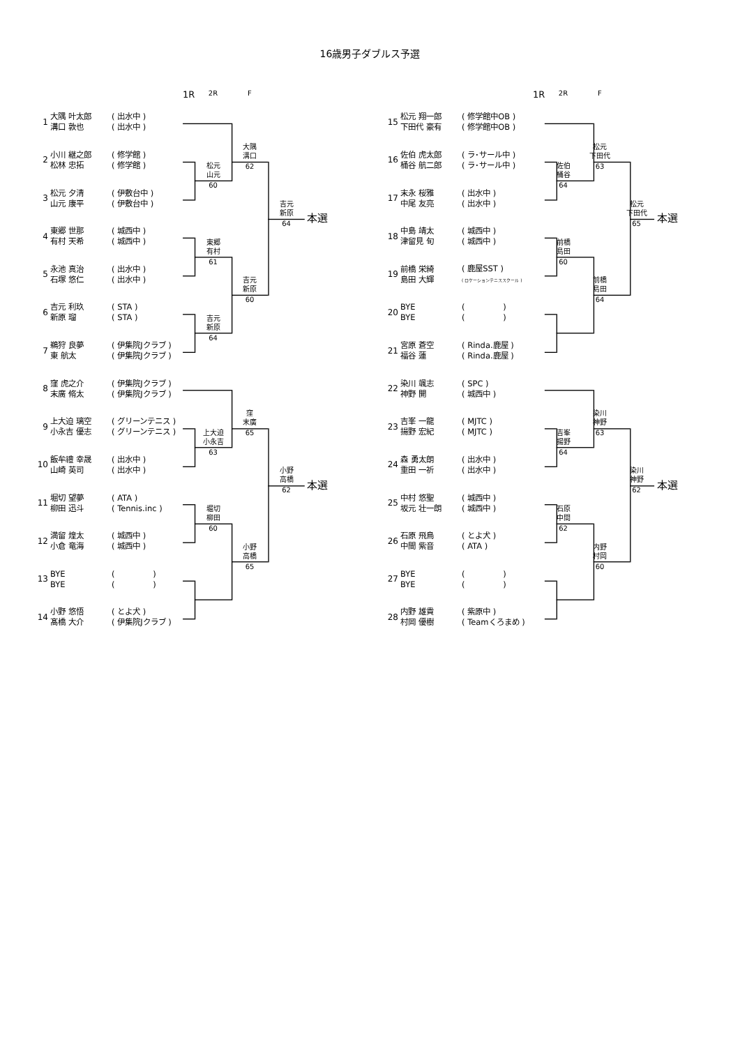16歳男子ダブルス予選
1R 2R F
1R 2R F
1 大隅 叶太郎
溝口 敦也 ( 出水中 )
( 出水中 )
大隅
溝口
62
2 小川 継之郎
松林 忠拓 ( 修学館 )
( 修学館 )
松元
山元
60
3 松元 夕清
山元 康平 ( 伊敷台中 )
( 伊敷台中 )
吉元
新原
本選
64
4 東郷 世那
有村 天希 ( 城西中 )
( 城西中 )
東郷
有村
61
5 永池 真治
石塚 悠仁 ( 出水中 )
( 出水中 )
吉元
新原
60
6 吉元 利玖
新原 瑠 ( STA )
( STA )
吉元
新原
64
7 鵜狩 良夢
東 航太 ( 伊集院Jクラブ )
( 伊集院Jクラブ )
8 窪 虎之介
末廣 脩太 ( 伊集院Jクラブ )
( 伊集院Jクラブ )
窪
末廣
65
9 上大迫 璃空
小永吉 優志 ( グリーンテニス )
( グリーンテニス )
上大迫
小永吉
63
10 飯牟禮 幸晟
山崎 英司 ( 出水中 )
( 出水中 )
小野
高橋
本選
62
11 堀切 望夢
柳田 迅斗 ( ATA )
( Tennis.inc )
堀切
柳田
60
12 満留 煌太
小倉 竜海 ( 城西中 )
( 城西中 )
小野
高橋
65
13 BYE
BYE ( )
( )
14 小野 悠悟
髙橋 大介 ( とよ犬 )
( 伊集院Jクラブ )
15 松元 翔一郎
下田代 豪有 ( 修学館中OB )
( 修学館中OB )
松元
下田代
63
16 佐伯 虎太郎
桶谷 航二郎 ( ラ･サール中 )
( ラ･サール中 )
佐伯
桶谷
64
17 末永 桜雅
中尾 友亮 ( 出水中 )
( 出水中 )
松元
下田代
本選
65
18 中島 靖太
津留見 旬 ( 城西中 )
( 城西中 )
前橋
島田
60
19 前橋 栄綺
島田 大輝 ( 鹿屋SST )
( ロケーションテニススクール )
前橋
島田
64
20 BYE
BYE ( )
( )
21 宮原 蒼空
福谷 蓮 ( Rinda.鹿屋 )
( Rinda.鹿屋 )
22 染川 颯志
神野 開 ( SPC )
( 城西中 )
染川
神野
63
23 吉峯 一龍
揚野 宏紀 ( MJTC )
( MJTC )
吉峯
揚野
64
24 森 勇太朗
重田 一祈 ( 出水中 )
( 出水中 )
染川
神野
本選
62
25 中村 悠聖
坂元 壮一朗 ( 城西中 )
( 城西中 )
石原
中間
62
26 石原 飛鳥
中間 紫音 ( とよ犬 )
( ATA )
内野
村岡
60
27 BYE
BYE ( )
( )
28 内野 雄貴
村岡 優樹 ( 紫原中 )
( Teamくろまめ )